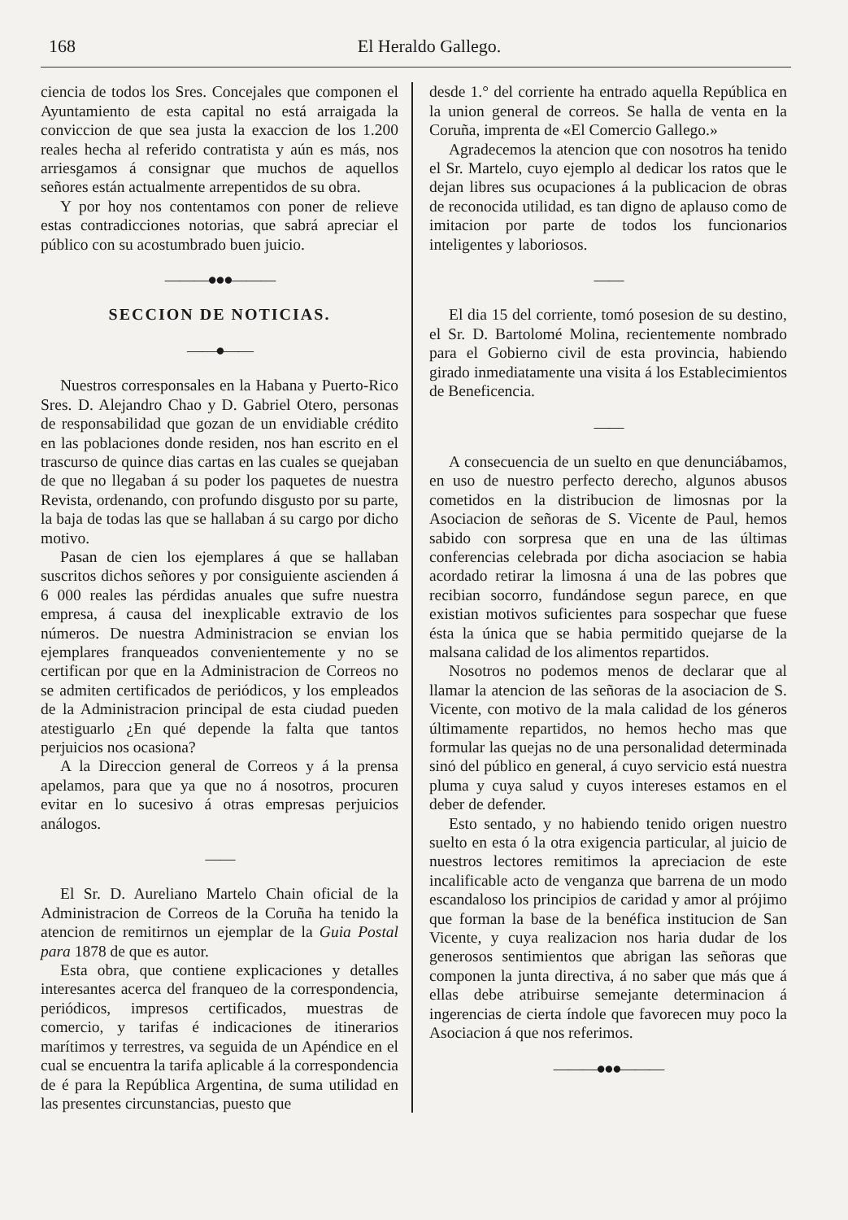168 El Heraldo Gallego.
ciencia de todos los Sres. Concejales que componen el Ayuntamiento de esta capital no está arraigada la conviccion de que sea justa la exaccion de los 1.200 reales hecha al referido contratista y aún es más, nos arriesgamos á consignar que muchos de aquellos señores están actualmente arrepentidos de su obra.
Y por hoy nos contentamos con poner de relieve estas contradicciones notorias, que sabrá apreciar el público con su acostumbrado buen juicio.
———●●●———
SECCION DE NOTICIAS.
——●——
Nuestros corresponsales en la Habana y Puerto-Rico Sres. D. Alejandro Chao y D. Gabriel Otero, personas de responsabilidad que gozan de un envidiable crédito en las poblaciones donde residen, nos han escrito en el trascurso de quince dias cartas en las cuales se quejaban de que no llegaban á su poder los paquetes de nuestra Revista, ordenando, con profundo disgusto por su parte, la baja de todas las que se hallaban á su cargo por dicho motivo.
Pasan de cien los ejemplares á que se hallaban suscritos dichos señores y por consiguiente ascienden á 6 000 reales las pérdidas anuales que sufre nuestra empresa, á causa del inexplicable extravio de los números. De nuestra Administracion se envian los ejemplares franqueados convenientemente y no se certifican por que en la Administracion de Correos no se admiten certificados de periódicos, y los empleados de la Administracion principal de esta ciudad pueden atestiguarlo ¿En qué depende la falta que tantos perjuicios nos ocasiona?
A la Direccion general de Correos y á la prensa apelamos, para que ya que no á nosotros, procuren evitar en lo sucesivo á otras empresas perjuicios análogos.
——
El Sr. D. Aureliano Martelo Chain oficial de la Administracion de Correos de la Coruña ha tenido la atencion de remitirnos un ejemplar de la Guia Postal para 1878 de que es autor.
Esta obra, que contiene explicaciones y detalles interesantes acerca del franqueo de la correspondencia, periódicos, impresos certificados, muestras de comercio, y tarifas é indicaciones de itinerarios marítimos y terrestres, va seguida de un Apéndice en el cual se encuentra la tarifa aplicable á la correspondencia de é para la República Argentina, de suma utilidad en las presentes circunstancias, puesto que
desde 1.° del corriente ha entrado aquella República en la union general de correos. Se halla de venta en la Coruña, imprenta de «El Comercio Gallego.»
Agradecemos la atencion que con nosotros ha tenido el Sr. Martelo, cuyo ejemplo al dedicar los ratos que le dejan libres sus ocupaciones á la publicacion de obras de reconocida utilidad, es tan digno de aplauso como de imitacion por parte de todos los funcionarios inteligentes y laboriosos.
——
El dia 15 del corriente, tomó posesion de su destino, el Sr. D. Bartolomé Molina, recientemente nombrado para el Gobierno civil de esta provincia, habiendo girado inmediatamente una visita á los Establecimientos de Beneficencia.
——
A consecuencia de un suelto en que denunciábamos, en uso de nuestro perfecto derecho, algunos abusos cometidos en la distribucion de limosnas por la Asociacion de señoras de S. Vicente de Paul, hemos sabido con sorpresa que en una de las últimas conferencias celebrada por dicha asociacion se habia acordado retirar la limosna á una de las pobres que recibian socorro, fundándose segun parece, en que existian motivos suficientes para sospechar que fuese ésta la única que se habia permitido quejarse de la malsana calidad de los alimentos repartidos.
Nosotros no podemos menos de declarar que al llamar la atencion de las señoras de la asociacion de S. Vicente, con motivo de la mala calidad de los géneros últimamente repartidos, no hemos hecho mas que formular las quejas no de una personalidad determinada sinó del público en general, á cuyo servicio está nuestra pluma y cuya salud y cuyos intereses estamos en el deber de defender.
Esto sentado, y no habiendo tenido origen nuestro suelto en esta ó la otra exigencia particular, al juicio de nuestros lectores remitimos la apreciacion de este incalificable acto de venganza que barrena de un modo escandaloso los principios de caridad y amor al prójimo que forman la base de la benéfica institucion de San Vicente, y cuya realizacion nos haria dudar de los generosos sentimientos que abrigan las señoras que componen la junta directiva, á no saber que más que á ellas debe atribuirse semejante determinacion á ingerencias de cierta índole que favorecen muy poco la Asociacion á que nos referimos.
———●●●———